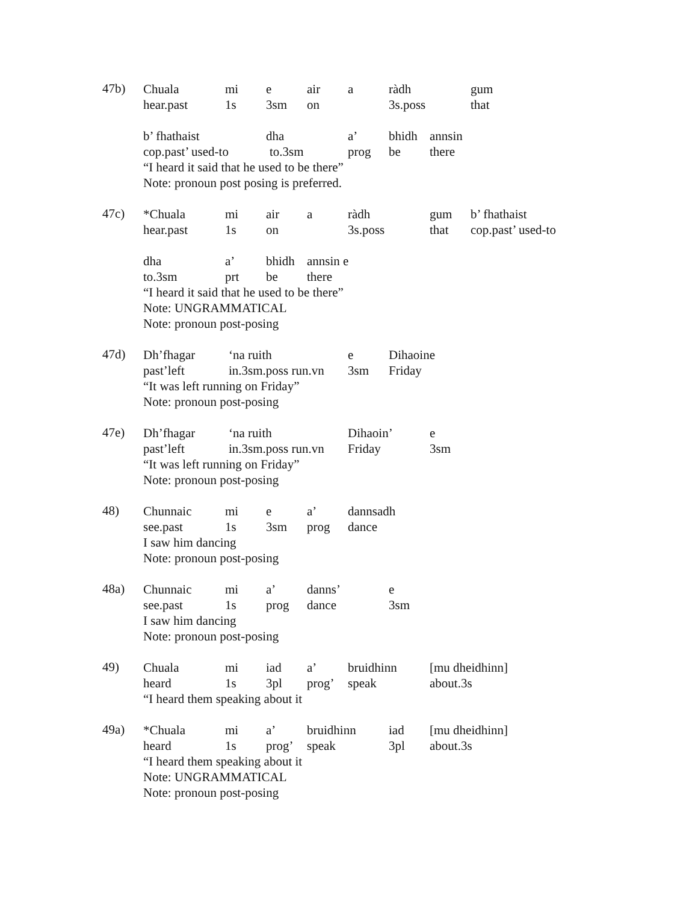47b)
Chuala mi e air a ràdh gum
hear.past 1s 3sm on 3s.poss that
b’ fhathaist dha a’ bhidh annsin
cop.past’ used-to to.3sm prog be there
“I heard it said that he used to be there”
Note: pronoun post posing is preferred.
47c)
*Chuala mi air a ràdh gum b’ fhathaist
hear.past 1s on 3s.poss that cop.past’ used-to
dha a’ bhidh annsin e
to.3sm prt be there
“I heard it said that he used to be there”
Note: UNGRAMMATICAL
Note: pronoun post-posing
47d)
Dh’fhagar ‘na ruith e Dihaoine
past’left in.3sm.poss run.vn 3sm Friday
“It was left running on Friday”
Note: pronoun post-posing
47e)
Dh’fhagar ‘na ruith Dihaoin’ e
past’left in.3sm.poss run.vn Friday 3sm
“It was left running on Friday”
Note: pronoun post-posing
48)
Chunnaic mi e a’ dannsadh
see.past 1s 3sm prog dance
I saw him dancing
Note: pronoun post-posing
48a)
Chunnaic mi a’ danns’ e
see.past 1s prog dance 3sm
I saw him dancing
Note: pronoun post-posing
49)
Chuala mi iad a’ bruidhinn [mu dheidhinn]
heard 1s 3pl prog’ speak about.3s
“I heard them speaking about it
49a)
*Chuala mi a’ bruidhinn iad [mu dheidhinn]
heard 1s prog’ speak 3pl about.3s
“I heard them speaking about it
Note: UNGRAMMATICAL
Note: pronoun post-posing